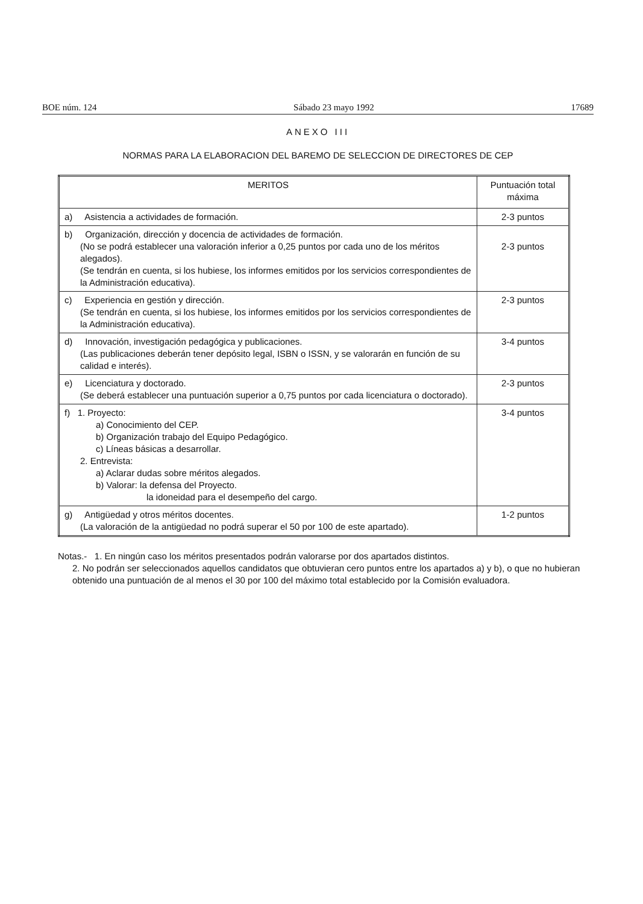BOE núm. 124 Sábado 23 mayo 1992 17689
ANEXO III
NORMAS PARA LA ELABORACION DEL BAREMO DE SELECCION DE DIRECTORES DE CEP
| MERITOS | Puntuación total máxima |
| --- | --- |
| a) Asistencia a actividades de formación. | 2-3 puntos |
| b) Organización, dirección y docencia de actividades de formación. (No se podrá establecer una valoración inferior a 0,25 puntos por cada uno de los méritos alegados). (Se tendrán en cuenta, si los hubiese, los informes emitidos por los servicios correspondientes de la Administración educativa). | 2-3 puntos |
| c) Experiencia en gestión y dirección. (Se tendrán en cuenta, si los hubiese, los informes emitidos por los servicios correspondientes de la Administración educativa). | 2-3 puntos |
| d) Innovación, investigación pedagógica y publicaciones. (Las publicaciones deberán tener depósito legal, ISBN o ISSN, y se valorarán en función de su calidad e interés). | 3-4 puntos |
| e) Licenciatura y doctorado. (Se deberá establecer una puntuación superior a 0,75 puntos por cada licenciatura o doctorado). | 2-3 puntos |
| f) 1. Proyecto: a) Conocimiento del CEP. b) Organización trabajo del Equipo Pedagógico. c) Líneas básicas a desarrollar. 2. Entrevista: a) Aclarar dudas sobre méritos alegados. b) Valorar: la defensa del Proyecto. la idoneidad para el desempeño del cargo. | 3-4 puntos |
| g) Antigüedad y otros méritos docentes. (La valoración de la antigüedad no podrá superar el 50 por 100 de este apartado). | 1-2 puntos |
Notas.- 1. En ningún caso los méritos presentados podrán valorarse por dos apartados distintos.
2. No podrán ser seleccionados aquellos candidatos que obtuvieran cero puntos entre los apartados a) y b), o que no hubieran obtenido una puntuación de al menos el 30 por 100 del máximo total establecido por la Comisión evaluadora.